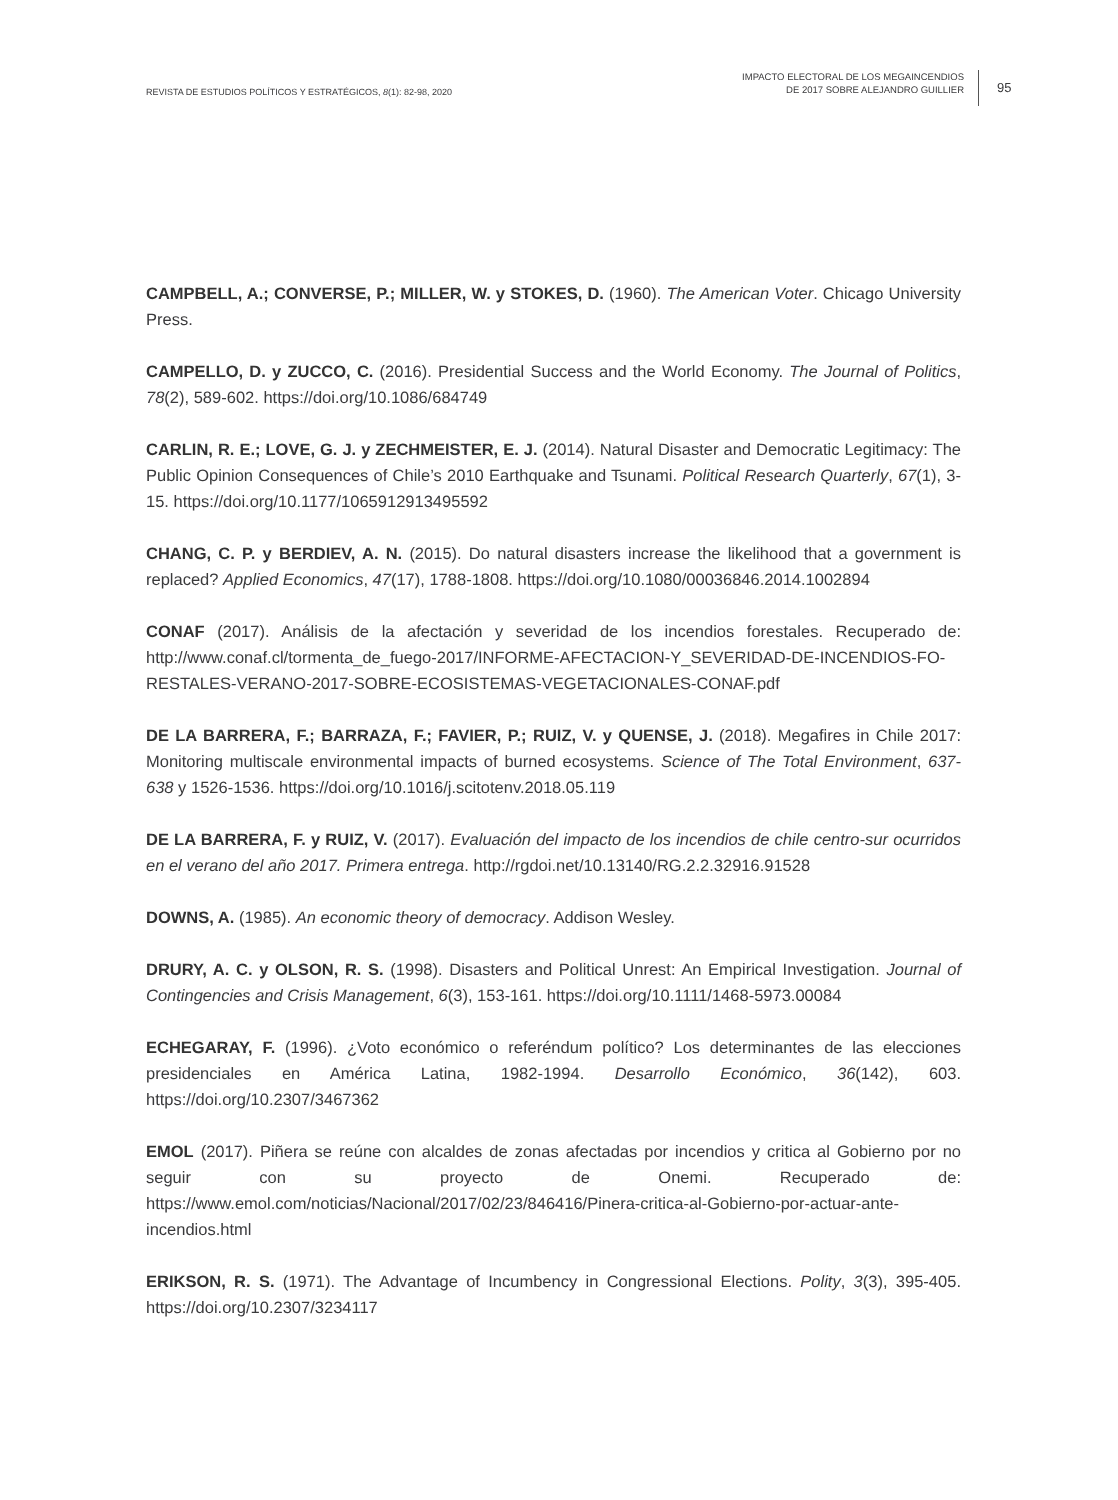REVISTA DE ESTUDIOS POLÍTICOS Y ESTRATÉGICOS, 8(1): 82-98, 2020
IMPACTO ELECTORAL DE LOS MEGAINCENDIOS
DE 2017 SOBRE ALEJANDRO GUILLIER
95
CAMPBELL, A.; CONVERSE, P.; MILLER, W. y STOKES, D. (1960). The American Voter. Chicago University Press.
CAMPELLO, D. y ZUCCO, C. (2016). Presidential Success and the World Economy. The Journal of Politics, 78(2), 589-602. https://doi.org/10.1086/684749
CARLIN, R. E.; LOVE, G. J. y ZECHMEISTER, E. J. (2014). Natural Disaster and Democratic Legitimacy: The Public Opinion Consequences of Chile’s 2010 Earthquake and Tsunami. Political Research Quarterly, 67(1), 3-15. https://doi.org/10.1177/1065912913495592
CHANG, C. P. y BERDIEV, A. N. (2015). Do natural disasters increase the likelihood that a government is replaced? Applied Economics, 47(17), 1788-1808. https://doi.org/10.1080/00036846.2014.1002894
CONAF (2017). Análisis de la afectación y severidad de los incendios forestales. Recuperado de: http://www.conaf.cl/tormenta_de_fuego-2017/INFORME-AFECTACION-Y_SEVERIDAD-DE-INCENDIOS-FO-RESTALES-VERANO-2017-SOBRE-ECOSISTEMAS-VEGETACIONALES-CONAF.pdf
DE LA BARRERA, F.; BARRAZA, F.; FAVIER, P.; RUIZ, V. y QUENSE, J. (2018). Megafires in Chile 2017: Monitoring multiscale environmental impacts of burned ecosystems. Science of The Total Environment, 637-638 y 1526-1536. https://doi.org/10.1016/j.scitotenv.2018.05.119
DE LA BARRERA, F. y RUIZ, V. (2017). Evaluación del impacto de los incendios de chile centro-sur ocurridos en el verano del año 2017. Primera entrega. http://rgdoi.net/10.13140/RG.2.2.32916.91528
DOWNS, A. (1985). An economic theory of democracy. Addison Wesley.
DRURY, A. C. y OLSON, R. S. (1998). Disasters and Political Unrest: An Empirical Investigation. Journal of Contingencies and Crisis Management, 6(3), 153-161. https://doi.org/10.1111/1468-5973.00084
ECHEGARAY, F. (1996). ¿Voto económico o referéndum político? Los determinantes de las elecciones presidenciales en América Latina, 1982-1994. Desarrollo Económico, 36(142), 603. https://doi.org/10.2307/3467362
EMOL (2017). Piñera se reúne con alcaldes de zonas afectadas por incendios y critica al Gobierno por no seguir con su proyecto de Onemi. Recuperado de: https://www.emol.com/noticias/Nacional/2017/02/23/846416/Pinera-critica-al-Gobierno-por-actuar-ante-incendios.html
ERIKSON, R. S. (1971). The Advantage of Incumbency in Congressional Elections. Polity, 3(3), 395-405. https://doi.org/10.2307/3234117